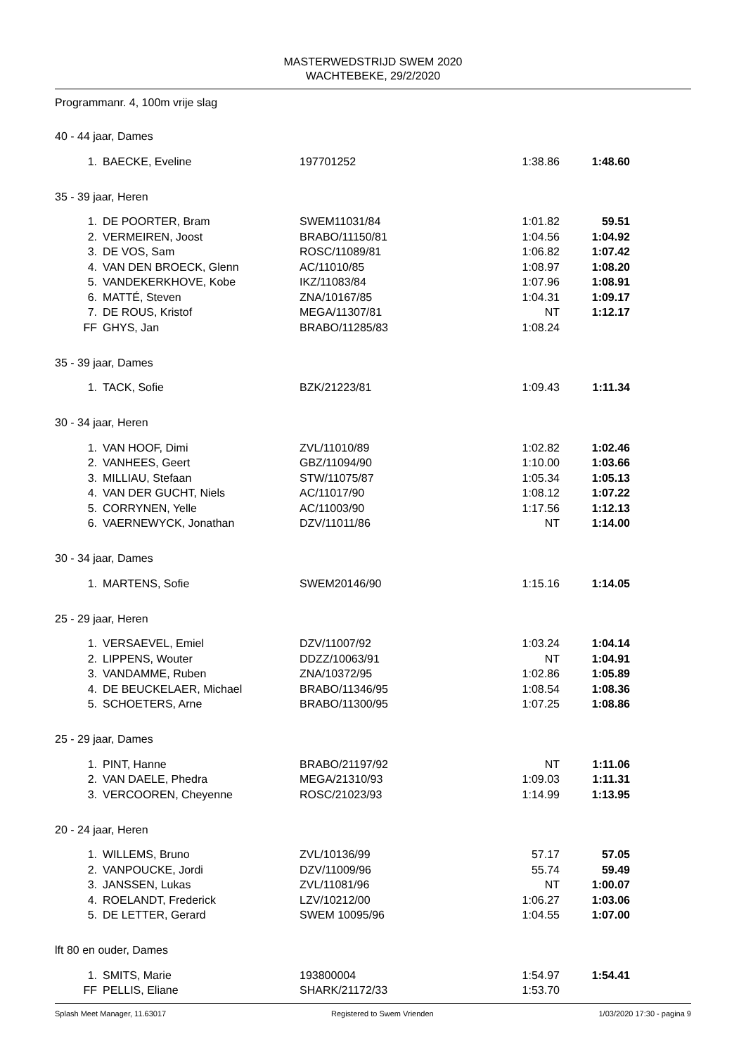MASTERWEDSTRIJD SWEM 2020
WACHTEBEKE, 29/2/2020
Programmanr. 4, 100m vrije slag
40 - 44 jaar, Dames
| 1. | BAECKE, Eveline | 197701252 | 1:38.86 | 1:48.60 |
35 - 39 jaar, Heren
| 1. | DE POORTER, Bram | SWEM11031/84 | 1:01.82 | 59.51 |
| 2. | VERMEIREN, Joost | BRABO/11150/81 | 1:04.56 | 1:04.92 |
| 3. | DE VOS, Sam | ROSC/11089/81 | 1:06.82 | 1:07.42 |
| 4. | VAN DEN BROECK, Glenn | AC/11010/85 | 1:08.97 | 1:08.20 |
| 5. | VANDEKERKHOVE, Kobe | IKZ/11083/84 | 1:07.96 | 1:08.91 |
| 6. | MATTÉ, Steven | ZNA/10167/85 | 1:04.31 | 1:09.17 |
| 7. | DE ROUS, Kristof | MEGA/11307/81 | NT | 1:12.17 |
| FF | GHYS, Jan | BRABO/11285/83 | 1:08.24 | |
35 - 39 jaar, Dames
| 1. | TACK, Sofie | BZK/21223/81 | 1:09.43 | 1:11.34 |
30 - 34 jaar, Heren
| 1. | VAN HOOF, Dimi | ZVL/11010/89 | 1:02.82 | 1:02.46 |
| 2. | VANHEES, Geert | GBZ/11094/90 | 1:10.00 | 1:03.66 |
| 3. | MILLIAU, Stefaan | STW/11075/87 | 1:05.34 | 1:05.13 |
| 4. | VAN DER GUCHT, Niels | AC/11017/90 | 1:08.12 | 1:07.22 |
| 5. | CORRYNEN, Yelle | AC/11003/90 | 1:17.56 | 1:12.13 |
| 6. | VAERNEWYCK, Jonathan | DZV/11011/86 | NT | 1:14.00 |
30 - 34 jaar, Dames
| 1. | MARTENS, Sofie | SWEM20146/90 | 1:15.16 | 1:14.05 |
25 - 29 jaar, Heren
| 1. | VERSAEVEL, Emiel | DZV/11007/92 | 1:03.24 | 1:04.14 |
| 2. | LIPPENS, Wouter | DDZZ/10063/91 | NT | 1:04.91 |
| 3. | VANDAMME, Ruben | ZNA/10372/95 | 1:02.86 | 1:05.89 |
| 4. | DE BEUCKELAER, Michael | BRABO/11346/95 | 1:08.54 | 1:08.36 |
| 5. | SCHOETERS, Arne | BRABO/11300/95 | 1:07.25 | 1:08.86 |
25 - 29 jaar, Dames
| 1. | PINT, Hanne | BRABO/21197/92 | NT | 1:11.06 |
| 2. | VAN DAELE, Phedra | MEGA/21310/93 | 1:09.03 | 1:11.31 |
| 3. | VERCOOREN, Cheyenne | ROSC/21023/93 | 1:14.99 | 1:13.95 |
20 - 24 jaar, Heren
| 1. | WILLEMS, Bruno | ZVL/10136/99 | 57.17 | 57.05 |
| 2. | VANPOUCKE, Jordi | DZV/11009/96 | 55.74 | 59.49 |
| 3. | JANSSEN, Lukas | ZVL/11081/96 | NT | 1:00.07 |
| 4. | ROELANDT, Frederick | LZV/10212/00 | 1:06.27 | 1:03.06 |
| 5. | DE LETTER, Gerard | SWEM 10095/96 | 1:04.55 | 1:07.00 |
lft 80 en ouder, Dames
| 1. | SMITS, Marie | 193800004 | 1:54.97 | 1:54.41 |
| FF | PELLIS, Eliane | SHARK/21172/33 | 1:53.70 | |
Splash Meet Manager, 11.63017 Registered to Swem Vrienden 1/03/2020 17:30 - pagina 9